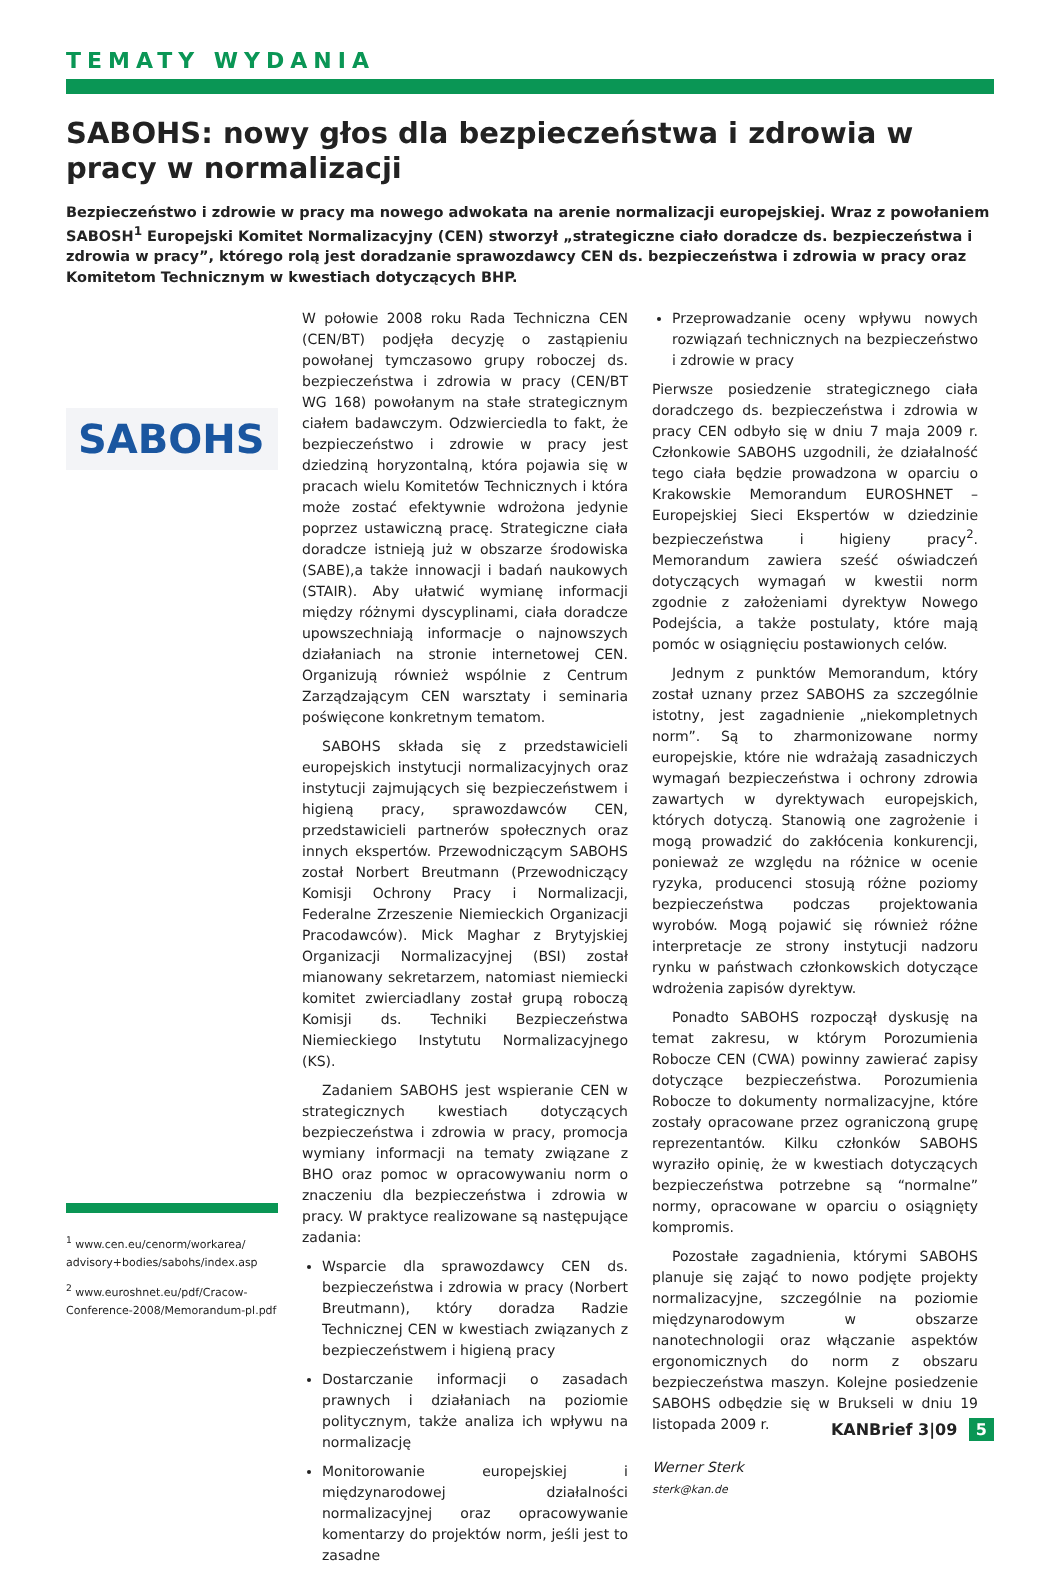TEMATY WYDANIA
SABOHS: nowy głos dla bezpieczeństwa i zdrowia w pracy w normalizacji
Bezpieczeństwo i zdrowie w pracy ma nowego adwokata na arenie normalizacji europejskiej. Wraz z powołaniem SABOSH<sup>1</sup> Europejski Komitet Normalizacyjny (CEN) stworzył „strategiczne ciało doradcze ds. bezpieczeństwa i zdrowia w pracy”, którego rolą jest doradzanie sprawozdawcy CEN ds. bezpieczeństwa i zdrowia w pracy oraz Komitetom Technicznym w kwestiach dotyczących BHP.
SABOHS
<sup>1</sup> www.cen.eu/cenorm/workarea/ advisory+bodies/sabohs/index.asp
<sup>2</sup> www.euroshnet.eu/pdf/Cracow-Conference-2008/Memorandum-pl.pdf
W połowie 2008 roku Rada Techniczna CEN (CEN/BT) podjęła decyzję o zastąpieniu powołanej tymczasowo grupy roboczej ds. bezpieczeństwa i zdrowia w pracy (CEN/BT WG 168) powołanym na stałe strategicznym ciałem badawczym. Odzwierciedla to fakt, że bezpieczeństwo i zdrowie w pracy jest dziedziną horyzontalną, która pojawia się w pracach wielu Komitetów Technicznych i która może zostać efektywnie wdrożona jedynie poprzez ustawiczną pracę. Strategiczne ciała doradcze istnieją już w obszarze środowiska (SABE),a także innowacji i badań naukowych (STAIR). Aby ułatwić wymianę informacji między różnymi dyscyplinami, ciała doradcze upowszechniają informacje o najnowszych działaniach na stronie internetowej CEN. Organizują również wspólnie z Centrum Zarządzającym CEN warsztaty i seminaria poświęcone konkretnym tematom.
SABOHS składa się z przedstawicieli europejskich instytucji normalizacyjnych oraz instytucji zajmujących się bezpieczeństwem i higieną pracy, sprawozdawców CEN, przedstawicieli partnerów społecznych oraz innych ekspertów. Przewodniczącym SABOHS został Norbert Breutmann (Przewodniczący Komisji Ochrony Pracy i Normalizacji, Federalne Zrzeszenie Niemieckich Organizacji Pracodawców). Mick Maghar z Brytyjskiej Organizacji Normalizacyjnej (BSI) został mianowany sekretarzem, natomiast niemiecki komitet zwierciadlany został grupą roboczą Komisji ds. Techniki Bezpieczeństwa Niemieckiego Instytutu Normalizacyjnego (KS).
Zadaniem SABOHS jest wspieranie CEN w strategicznych kwestiach dotyczących bezpieczeństwa i zdrowia w pracy, promocja wymiany informacji na tematy związane z BHO oraz pomoc w opracowywaniu norm o znaczeniu dla bezpieczeństwa i zdrowia w pracy. W praktyce realizowane są następujące zadania:
Wsparcie dla sprawozdawcy CEN ds. bezpieczeństwa i zdrowia w pracy (Norbert Breutmann), który doradza Radzie Technicznej CEN w kwestiach związanych z bezpieczeństwem i higieną pracy
Dostarczanie informacji o zasadach prawnych i działaniach na poziomie politycznym, także analiza ich wpływu na normalizację
Monitorowanie europejskiej i międzynarodowej działalności normalizacyjnej oraz opracowywanie komentarzy do projektów norm, jeśli jest to zasadne
Przeprowadzanie oceny wpływu nowych rozwiązań technicznych na bezpieczeństwo i zdrowie w pracy
Pierwsze posiedzenie strategicznego ciała doradczego ds. bezpieczeństwa i zdrowia w pracy CEN odbyło się w dniu 7 maja 2009 r. Członkowie SABOHS uzgodnili, że działalność tego ciała będzie prowadzona w oparciu o Krakowskie Memorandum EUROSHNET – Europejskiej Sieci Ekspertów w dziedzinie bezpieczeństwa i higieny pracy<sup>2</sup>. Memorandum zawiera sześć oświadczeń dotyczących wymagań w kwestii norm zgodnie z założeniami dyrektyw Nowego Podejścia, a także postulaty, które mają pomóc w osiągnięciu postawionych celów.
Jednym z punktów Memorandum, który został uznany przez SABOHS za szczególnie istotny, jest zagadnienie „niekompletnych norm”. Są to zharmonizowane normy europejskie, które nie wdrażają zasadniczych wymagań bezpieczeństwa i ochrony zdrowia zawartych w dyrektywach europejskich, których dotyczą. Stanowią one zagrożenie i mogą prowadzić do zakłócenia konkurencji, ponieważ ze względu na różnice w ocenie ryzyka, producenci stosują różne poziomy bezpieczeństwa podczas projektowania wyrobów. Mogą pojawić się również różne interpretacje ze strony instytucji nadzoru rynku w państwach członkowskich dotyczące wdrożenia zapisów dyrektyw.
Ponadto SABOHS rozpoczął dyskusję na temat zakresu, w którym Porozumienia Robocze CEN (CWA) powinny zawierać zapisy dotyczące bezpieczeństwa. Porozumienia Robocze to dokumenty normalizacyjne, które zostały opracowane przez ograniczoną grupę reprezentantów. Kilku członków SABOHS wyraziło opinię, że w kwestiach dotyczących bezpieczeństwa potrzebne są “normalne” normy, opracowane w oparciu o osiągnięty kompromis.
Pozostałe zagadnienia, którymi SABOHS planuje się zająć to nowo podjęte projekty normalizacyjne, szczególnie na poziomie międzynarodowym w obszarze nanotechnologii oraz włączanie aspektów ergonomicznych do norm z obszaru bezpieczeństwa maszyn. Kolejne posiedzenie SABOHS odbędzie się w Brukseli w dniu 19 listopada 2009 r.
Werner Sterk
sterk@kan.de
KANBrief 3|09 5